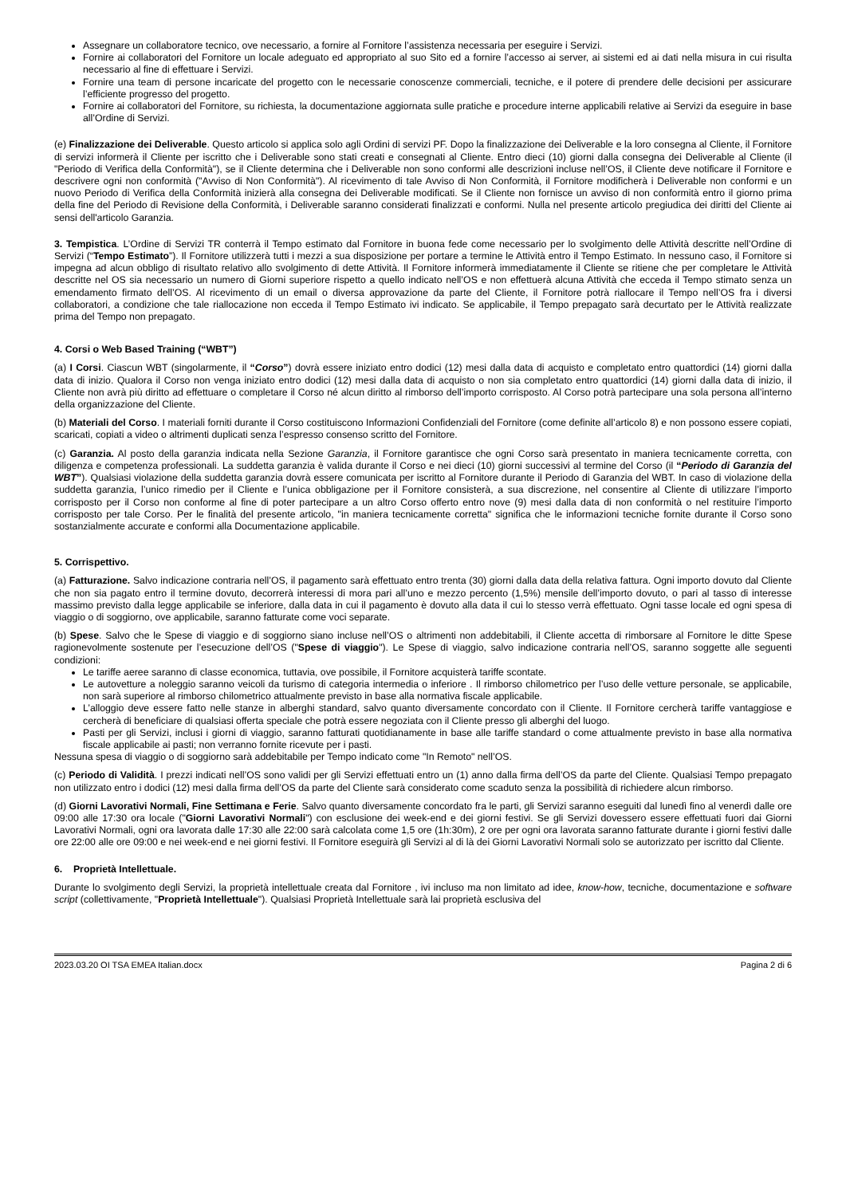Assegnare un collaboratore tecnico, ove necessario, a fornire al Fornitore l’assistenza necessaria per eseguire i Servizi.
Fornire ai collaboratori del Fornitore un locale adeguato ed appropriato al suo Sito ed a fornire l’accesso ai server, ai sistemi ed ai dati nella misura in cui risulta necessario al fine di effettuare i Servizi.
Fornire una team di persone incaricate del progetto con le necessarie conoscenze commerciali, tecniche, e il potere di prendere delle decisioni per assicurare l’efficiente progresso del progetto.
Fornire ai collaboratori del Fornitore, su richiesta, la documentazione aggiornata sulle pratiche e procedure interne applicabili relative ai Servizi da eseguire in base all’Ordine di Servizi.
(e) Finalizzazione dei Deliverable. Questo articolo si applica solo agli Ordini di servizi PF. Dopo la finalizzazione dei Deliverable e la loro consegna al Cliente, il Fornitore di servizi informerà il Cliente per iscritto che i Deliverable sono stati creati e consegnati al Cliente. Entro dieci (10) giorni dalla consegna dei Deliverable al Cliente (il "Periodo di Verifica della Conformità"), se il Cliente determina che i Deliverable non sono conformi alle descrizioni incluse nell’OS, il Cliente deve notificare il Fornitore e descrivere ogni non conformità ("Avviso di Non Conformità"). Al ricevimento di tale Avviso di Non Conformità, il Fornitore modificherà i Deliverable non conformi e un nuovo Periodo di Verifica della Conformità inizierà alla consegna dei Deliverable modificati. Se il Cliente non fornisce un avviso di non conformità entro il giorno prima della fine del Periodo di Revisione della Conformità, i Deliverable saranno considerati finalizzati e conformi. Nulla nel presente articolo pregiudica dei diritti del Cliente ai sensi dell'articolo Garanzia.
3. Tempistica. L’Ordine di Servizi TR conterrà il Tempo estimato dal Fornitore in buona fede come necessario per lo svolgimento delle Attività descritte nell’Ordine di Servizi (“Tempo Estimato”). Il Fornitore utilizzerà tutti i mezzi a sua disposizione per portare a termine le Attività entro il Tempo Estimato. In nessuno caso, il Fornitore si impegna ad alcun obbligo di risultato relativo allo svolgimento di dette Attività. Il Fornitore informerà immediatamente il Cliente se ritiene che per completare le Attività descritte nel OS sia necessario un numero di Giorni superiore rispetto a quello indicato nell’OS e non effettuerà alcuna Attività che ecceda il Tempo stimato senza un emendamento firmato dell’OS. Al ricevimento di un email o diversa approvazione da parte del Cliente, il Fornitore potrà riallocare il Tempo nell’OS fra i diversi collaboratori, a condizione che tale riallocazione non ecceda il Tempo Estimato ivi indicato. Se applicabile, il Tempo prepagato sarà decurtato per le Attività realizzate prima del Tempo non prepagato.
4. Corsi o Web Based Training (“WBT”)
(a) I Corsi. Ciascun WBT (singolarmente, il “Corso”) dovrà essere iniziato entro dodici (12) mesi dalla data di acquisto e completato entro quattordici (14) giorni dalla data di inizio. Qualora il Corso non venga iniziato entro dodici (12) mesi dalla data di acquisto o non sia completato entro quattordici (14) giorni dalla data di inizio, il Cliente non avrà più diritto ad effettuare o completare il Corso né alcun diritto al rimborso dell’importo corrisposto. Al Corso potrà partecipare una sola persona all’interno della organizzazione del Cliente.
(b) Materiali del Corso. I materiali forniti durante il Corso costituiscono Informazioni Confidenziali del Fornitore (come definite all’articolo 8) e non possono essere copiati, scaricati, copiati a video o altrimenti duplicati senza l’espresso consenso scritto del Fornitore.
(c) Garanzia. Al posto della garanzia indicata nella Sezione Garanzia, il Fornitore garantisce che ogni Corso sarà presentato in maniera tecnicamente corretta, con diligenza e competenza professionali. La suddetta garanzia è valida durante il Corso e nei dieci (10) giorni successivi al termine del Corso (il “Periodo di Garanzia del WBT”). Qualsiasi violazione della suddetta garanzia dovrà essere comunicata per iscritto al Fornitore durante il Periodo di Garanzia del WBT. In caso di violazione della suddetta garanzia, l’unico rimedio per il Cliente e l’unica obbligazione per il Fornitore consisterà, a sua discrezione, nel consentire al Cliente di utilizzare l’importo corrisposto per il Corso non conforme al fine di poter partecipare a un altro Corso offerto entro nove (9) mesi dalla data di non conformità o nel restituire l’importo corrisposto per tale Corso. Per le finalità del presente articolo, "in maniera tecnicamente corretta" significa che le informazioni tecniche fornite durante il Corso sono sostanzialmente accurate e conformi alla Documentazione applicabile.
5. Corrispettivo.
(a) Fatturazione. Salvo indicazione contraria nell’OS, il pagamento sarà effettuato entro trenta (30) giorni dalla data della relativa fattura. Ogni importo dovuto dal Cliente che non sia pagato entro il termine dovuto, decorrerà interessi di mora pari all’uno e mezzo percento (1,5%) mensile dell’importo dovuto, o pari al tasso di interesse massimo previsto dalla legge applicabile se inferiore, dalla data in cui il pagamento è dovuto alla data il cui lo stesso verrà effettuato. Ogni tasse locale ed ogni spesa di viaggio o di soggiorno, ove applicabile, saranno fatturate come voci separate.
(b) Spese. Salvo che le Spese di viaggio e di soggiorno siano incluse nell’OS o altrimenti non addebitabili, il Cliente accetta di rimborsare al Fornitore le ditte Spese ragionevolmente sostenute per l’esecuzione dell’OS ("Spese di viaggio"). Le Spese di viaggio, salvo indicazione contraria nell’OS, saranno soggette alle seguenti condizioni:
Le tariffe aeree saranno di classe economica, tuttavia, ove possibile, il Fornitore acquisterà tariffe scontate.
Le autovetture a noleggio saranno veicoli da turismo di categoria intermedia o inferiore . Il rimborso chilometrico per l’uso delle vetture personale, se applicabile, non sarà superiore al rimborso chilometrico attualmente previsto in base alla normativa fiscale applicabile.
L’alloggio deve essere fatto nelle stanze in alberghi standard, salvo quanto diversamente concordato con il Cliente. Il Fornitore cercherà tariffe vantaggiose e cercherà di beneficiare di qualsiasi offerta speciale che potrà essere negoziata con il Cliente presso gli alberghi del luogo.
Pasti per gli Servizi, inclusi i giorni di viaggio, saranno fatturati quotidianamente in base alle tariffe standard o come attualmente previsto in base alla normativa fiscale applicabile ai pasti; non verranno fornite ricevute per i pasti.
Nessuna spesa di viaggio o di soggiorno sarà addebitabile per Tempo indicato come "In Remoto" nell’OS.
(c) Periodo di Validità. I prezzi indicati nell’OS sono validi per gli Servizi effettuati entro un (1) anno dalla firma dell’OS da parte del Cliente. Qualsiasi Tempo prepagato non utilizzato entro i dodici (12) mesi dalla firma dell’OS da parte del Cliente sarà considerato come scaduto senza la possibilità di richiedere alcun rimborso.
(d) Giorni Lavorativi Normali, Fine Settimana e Ferie. Salvo quanto diversamente concordato fra le parti, gli Servizi saranno eseguiti dal lunedì fino al venerdì dalle ore 09:00 alle 17:30 ora locale ("Giorni Lavorativi Normali") con esclusione dei week-end e dei giorni festivi. Se gli Servizi dovessero essere effettuati fuori dai Giorni Lavorativi Normali, ogni ora lavorata dalle 17:30 alle 22:00 sarà calcolata come 1,5 ore (1h:30m), 2 ore per ogni ora lavorata saranno fatturate durante i giorni festivi dalle ore 22:00 alle ore 09:00 e nei week-end e nei giorni festivi. Il Fornitore eseguirà gli Servizi al di là dei Giorni Lavorativi Normali solo se autorizzato per iscritto dal Cliente.
6. Proprietà Intellettuale.
Durante lo svolgimento degli Servizi, la proprietà intellettuale creata dal Fornitore , ivi incluso ma non limitato ad idee, know-how, tecniche, documentazione e software script (collettivamente, "Proprietà Intellettuale"). Qualsiasi Proprietà Intellettuale sarà lai proprietà esclusiva del
2023.03.20 OI TSA EMEA Italian.docx Pagina 2 di 6